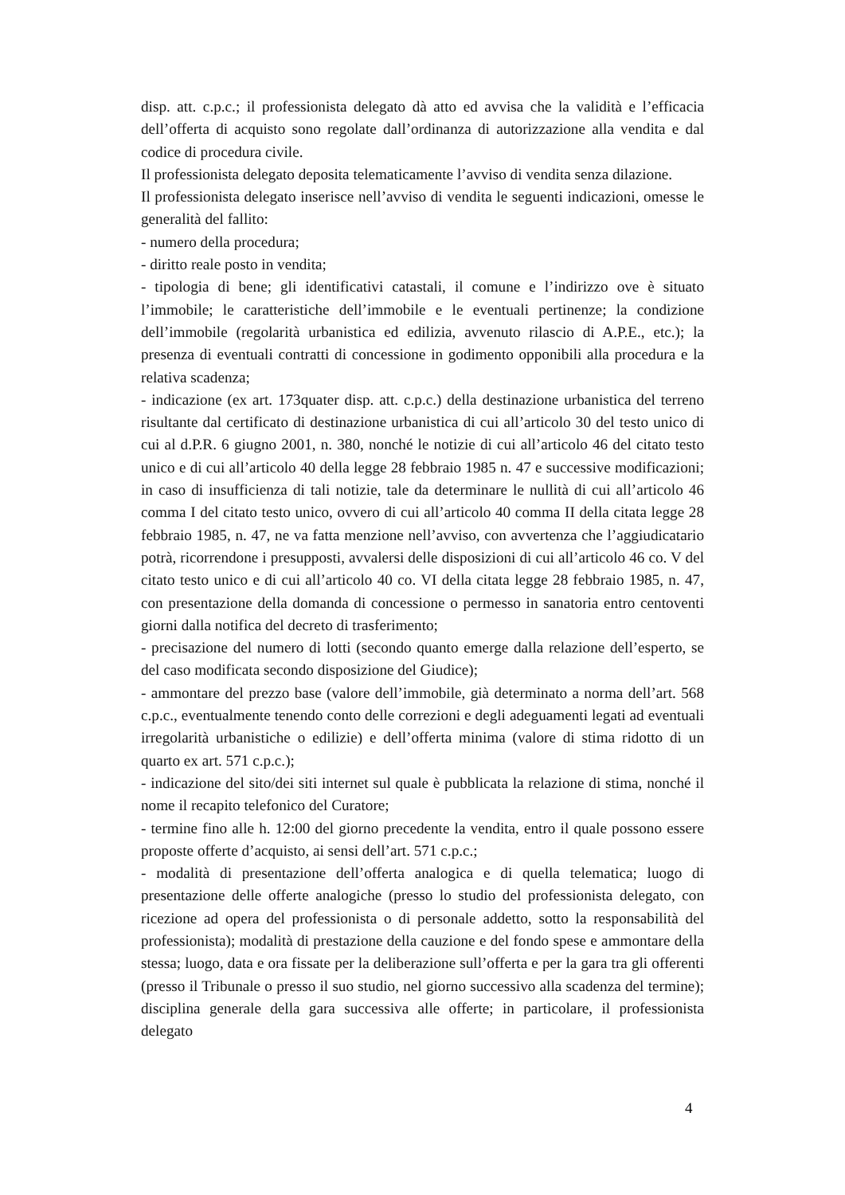disp. att. c.p.c.; il professionista delegato dà atto ed avvisa che la validità e l’efficacia dell’offerta di acquisto sono regolate dall’ordinanza di autorizzazione alla vendita e dal codice di procedura civile.
Il professionista delegato deposita telematicamente l’avviso di vendita senza dilazione.
Il professionista delegato inserisce nell’avviso di vendita le seguenti indicazioni, omesse le generalità del fallito:
- numero della procedura;
- diritto reale posto in vendita;
- tipologia di bene; gli identificativi catastali, il comune e l’indirizzo ove è situato l’immobile; le caratteristiche dell’immobile e le eventuali pertinenze; la condizione dell’immobile (regolarità urbanistica ed edilizia, avvenuto rilascio di A.P.E., etc.); la presenza di eventuali contratti di concessione in godimento opponibili alla procedura e la relativa scadenza;
- indicazione (ex art. 173quater disp. att. c.p.c.) della destinazione urbanistica del terreno risultante dal certificato di destinazione urbanistica di cui all’articolo 30 del testo unico di cui al d.P.R. 6 giugno 2001, n. 380, nonché le notizie di cui all’articolo 46 del citato testo unico e di cui all’articolo 40 della legge 28 febbraio 1985 n. 47 e successive modificazioni; in caso di insufficienza di tali notizie, tale da determinare le nullità di cui all’articolo 46 comma I del citato testo unico, ovvero di cui all’articolo 40 comma II della citata legge 28 febbraio 1985, n. 47, ne va fatta menzione nell’avviso, con avvertenza che l’aggiudicatario potrà, ricorrendone i presupposti, avvalersi delle disposizioni di cui all’articolo 46 co. V del citato testo unico e di cui all’articolo 40 co. VI della citata legge 28 febbraio 1985, n. 47, con presentazione della domanda di concessione o permesso in sanatoria entro centoventi giorni dalla notifica del decreto di trasferimento;
- precisazione del numero di lotti (secondo quanto emerge dalla relazione dell’esperto, se del caso modificata secondo disposizione del Giudice);
- ammontare del prezzo base (valore dell’immobile, già determinato a norma dell’art. 568 c.p.c., eventualmente tenendo conto delle correzioni e degli adeguamenti legati ad eventuali irregolarità urbanistiche o edilizie) e dell’offerta minima (valore di stima ridotto di un quarto ex art. 571 c.p.c.);
- indicazione del sito/dei siti internet sul quale è pubblicata la relazione di stima, nonché il nome il recapito telefonico del Curatore;
- termine fino alle h. 12:00 del giorno precedente la vendita, entro il quale possono essere proposte offerte d’acquisto, ai sensi dell’art. 571 c.p.c.;
- modalità di presentazione dell’offerta analogica e di quella telematica; luogo di presentazione delle offerte analogiche (presso lo studio del professionista delegato, con ricezione ad opera del professionista o di personale addetto, sotto la responsabilità del professionista); modalità di prestazione della cauzione e del fondo spese e ammontare della stessa; luogo, data e ora fissate per la deliberazione sull’offerta e per la gara tra gli offerenti (presso il Tribunale o presso il suo studio, nel giorno successivo alla scadenza del termine); disciplina generale della gara successiva alle offerte; in particolare, il professionista delegato
4